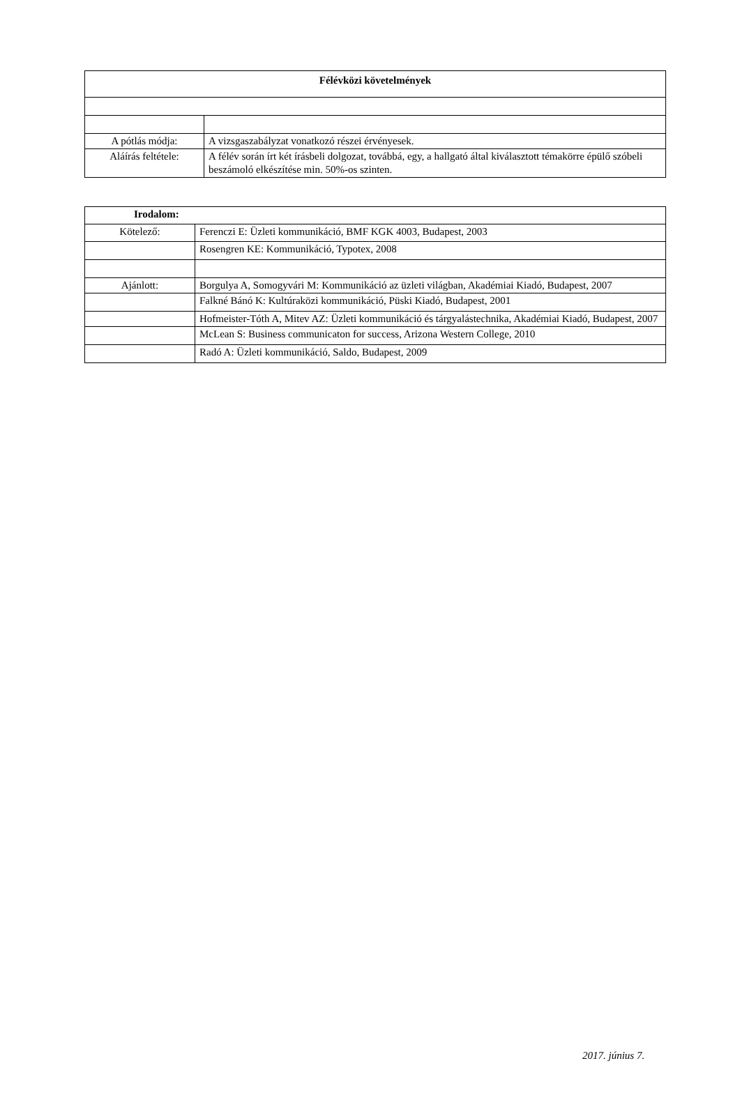| Félévközi követelmények | |
| --- | --- |
| A pótlás módja: | A vizsgaszabályzat vonatkozó részei érvényesek. |
| Aláírás feltétele: | A félév során írt két írásbeli dolgozat, továbbá, egy, a hallgató által kiválasztott témakörre épülő szóbeli beszámoló elkészítése min. 50%-os szinten. |
| Irodalom: | |
| --- | --- |
| Kötelező: | Ferenczi E: Üzleti kommunikáció, BMF KGK 4003, Budapest, 2003 |
| | Rosengren KE: Kommunikáció, Typotex, 2008 |
| Ajánlott: | Borgulya A, Somogyvári M: Kommunikáció az üzleti világban, Akadémiai Kiadó, Budapest, 2007 |
| | Falkné Bánó K: Kultúraközi kommunikáció, Püski Kiadó, Budapest, 2001 |
| | Hofmeister-Tóth A, Mitev AZ: Üzleti kommunikáció és tárgyalástechnika, Akadémiai Kiadó, Budapest, 2007 |
| | McLean S: Business communicaton for success, Arizona Western College, 2010 |
| | Radó A: Üzleti kommunikáció, Saldo, Budapest, 2009 |
2017. június 7.